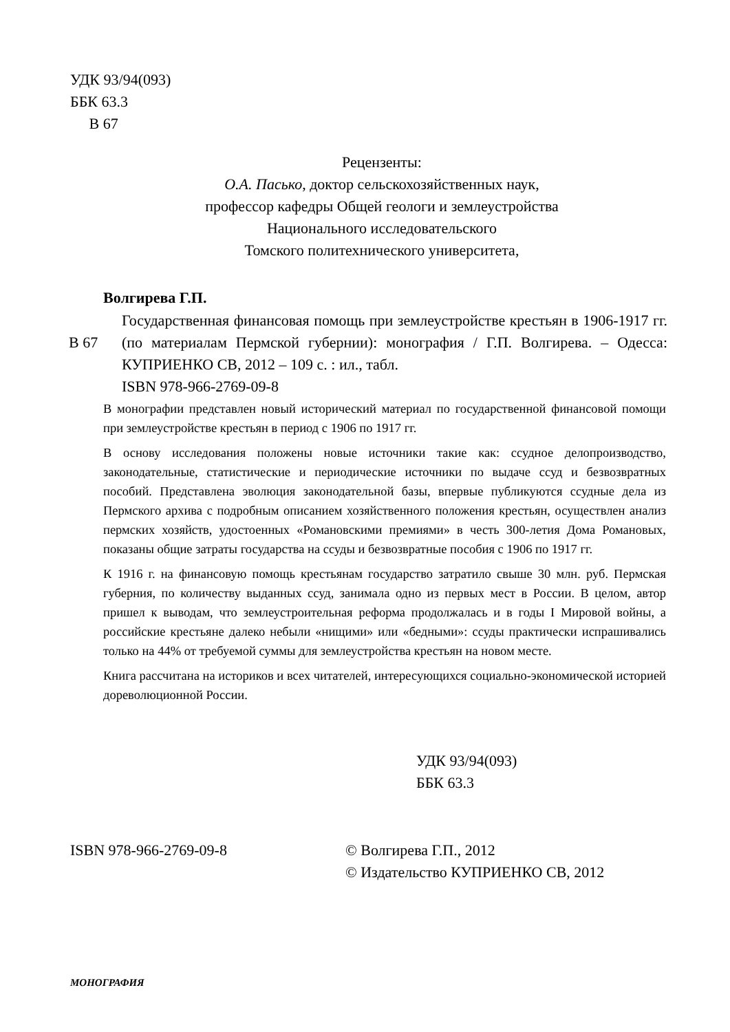УДК 93/94(093)
ББК 63.3
В 67
Рецензенты:
О.А. Пасько, доктор сельскохозяйственных наук,
профессор кафедры Общей геологи и землеустройства
Национального исследовательского
Томского политехнического университета,
Волгирева Г.П.
В 67
Государственная финансовая помощь при землеустройстве крестьян в 1906-1917 гг. (по материалам Пермской губернии): монография / Г.П. Волгирева. – Одесса: КУПРИЕНКО СВ, 2012 – 109 с. : ил., табл.
ISBN 978-966-2769-09-8
В монографии представлен новый исторический материал по государственной финансовой помощи при землеустройстве крестьян в период с 1906 по 1917 гг.
В основу исследования положены новые источники такие как: ссудное делопроизводство, законодательные, статистические и периодические источники по выдаче ссуд и безвозвратных пособий. Представлена эволюция законодательной базы, впервые публикуются ссудные дела из Пермского архива с подробным описанием хозяйственного положения крестьян, осуществлен анализ пермских хозяйств, удостоенных «Романовскими премиями» в честь 300-летия Дома Романовых, показаны общие затраты государства на ссуды и безвозвратные пособия с 1906 по 1917 гг.
К 1916 г. на финансовую помощь крестьянам государство затратило свыше 30 млн. руб. Пермская губерния, по количеству выданных ссуд, занимала одно из первых мест в России. В целом, автор пришел к выводам, что землеустроительная реформа продолжалась и в годы I Мировой войны, а российские крестьяне далеко небыли «нищими» или «бедными»: ссуды практически испрашивались только на 44% от требуемой суммы для землеустройства крестьян на новом месте.
Книга рассчитана на историков и всех читателей, интересующихся социально-экономической историей дореволюционной России.
УДК 93/94(093)
ББК 63.3
ISBN 978-966-2769-09-8 © Волгирева Г.П., 2012
© Издательство КУПРИЕНКО СВ, 2012
МОНОГРАФИЯ